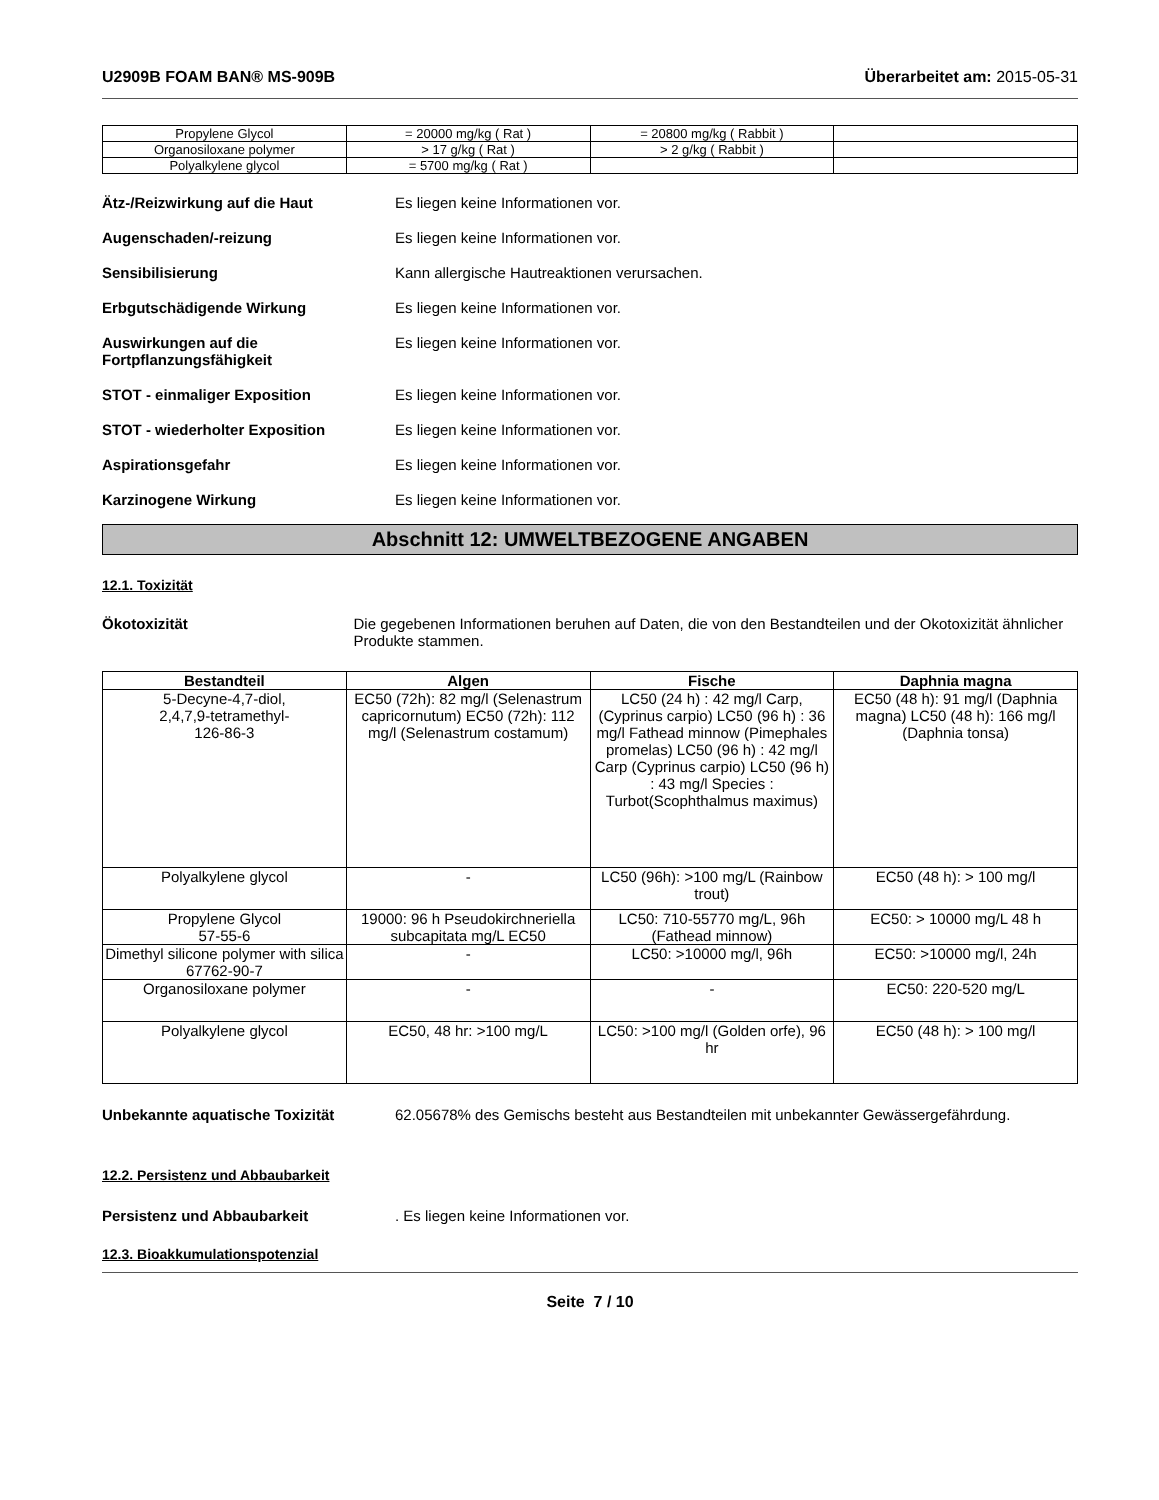U2909B FOAM BAN® MS-909B Überarbeitet am: 2015-05-31
| Propylene Glycol | = 20000 mg/kg ( Rat ) | = 20800 mg/kg ( Rabbit ) | |
| Organosiloxane polymer | > 17 g/kg ( Rat ) | > 2 g/kg ( Rabbit ) | |
| Polyalkylene glycol | = 5700 mg/kg ( Rat ) | | |
Ätz-/Reizwirkung auf die Haut Es liegen keine Informationen vor.
Augenschaden/-reizung Es liegen keine Informationen vor.
Sensibilisierung Kann allergische Hautreaktionen verursachen.
Erbgutschädigende Wirkung Es liegen keine Informationen vor.
Auswirkungen auf die Fortpflanzungsfähigkeit
Es liegen keine Informationen vor.
STOT - einmaliger Exposition Es liegen keine Informationen vor.
STOT - wiederholter Exposition Es liegen keine Informationen vor.
Aspirationsgefahr Es liegen keine Informationen vor.
Karzinogene Wirkung Es liegen keine Informationen vor.
Abschnitt 12: UMWELTBEZOGENE ANGABEN
12.1. Toxizität
Ökotoxizität Die gegebenen Informationen beruhen auf Daten, die von den Bestandteilen und der Okotoxizität ähnlicher Produkte stammen.
| Bestandteil | Algen | Fische | Daphnia magna |
| --- | --- | --- | --- |
| 5-Decyne-4,7-diol, 2,4,7,9-tetramethyl- 126-86-3 | EC50 (72h): 82 mg/l (Selenastrum capricornutum) EC50 (72h): 112 mg/l (Selenastrum costamum) | LC50 (24 h) : 42 mg/l Carp, (Cyprinus carpio) LC50 (96 h) : 36 mg/l Fathead minnow (Pimephales promelas) LC50 (96 h) : 42 mg/l Carp (Cyprinus carpio) LC50 (96 h) : 43 mg/l Species : Turbot(Scophthalmus maximus) | EC50 (48 h): 91 mg/l (Daphnia magna) LC50 (48 h): 166 mg/l (Daphnia tonsa) |
| Polyalkylene glycol | - | LC50 (96h): >100 mg/L (Rainbow trout) | EC50 (48 h): > 100 mg/l |
| Propylene Glycol 57-55-6 | 19000: 96 h Pseudokirchneriella subcapitata mg/L EC50 | LC50: 710-55770 mg/L, 96h (Fathead minnow) | EC50: > 10000 mg/L 48 h |
| Dimethyl silicone polymer with silica 67762-90-7 | - | LC50: >10000 mg/l, 96h | EC50: >10000 mg/l, 24h |
| Organosiloxane polymer | - | - | EC50: 220-520 mg/L |
| Polyalkylene glycol | EC50, 48 hr: >100 mg/L | LC50: >100 mg/l (Golden orfe), 96 hr | EC50 (48 h): > 100 mg/l |
Unbekannte aquatische Toxizität 62.05678% des Gemischs besteht aus Bestandteilen mit unbekannter Gewässergefährdung.
12.2. Persistenz und Abbaubarkeit
Persistenz und Abbaubarkeit . Es liegen keine Informationen vor.
12.3. Bioakkumulationspotenzial
Seite 7 / 10